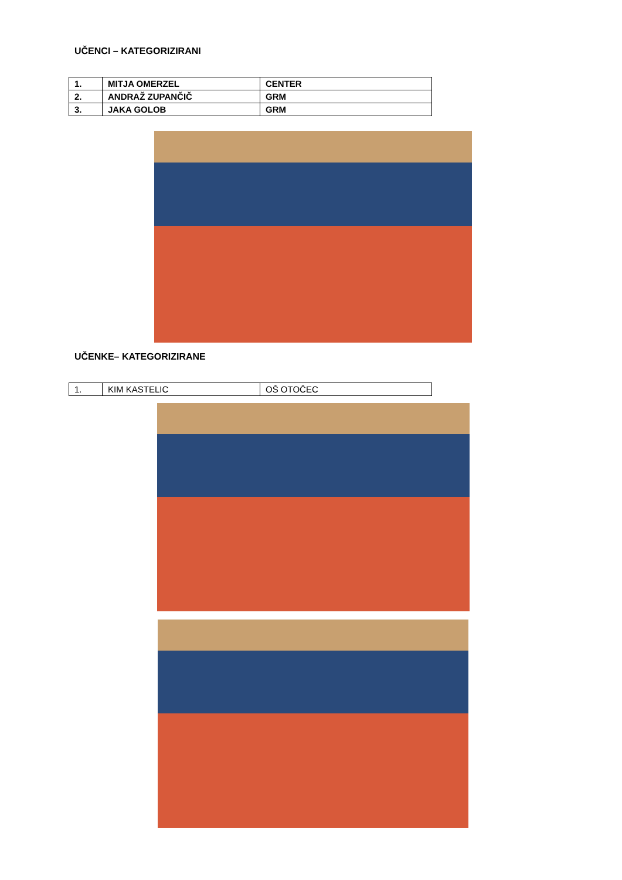UČENCI – KATEGORIZIRANI
| 1. | MITJA OMERZEL | CENTER |
| 2. | ANDRAŽ ZUPANČIČ | GRM |
| 3. | JAKA GOLOB | GRM |
UČENKE– KATEGORIZIRANE
| 1. | KIM KASTELIC | OŠ OTOČEC |